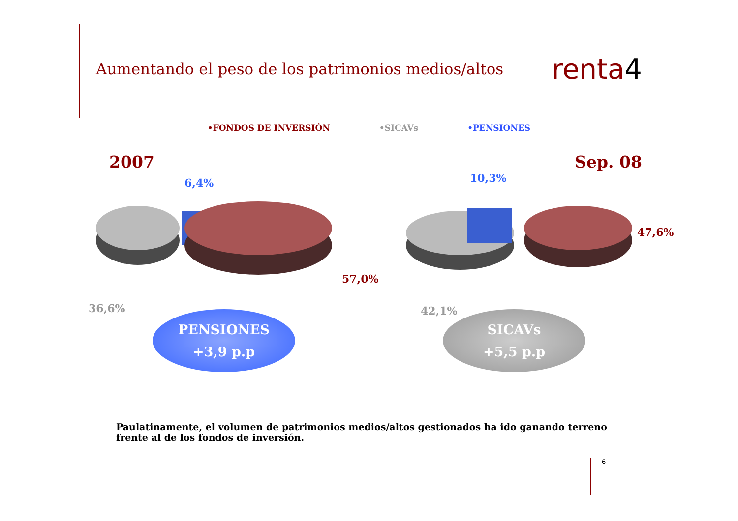Aumentando el peso de los patrimonios medios/altos
renta4
•FONDOS DE INVERSIÓN •SICAVs •PENSIONES
2007 Sep. 08
6,4%
57,0%
36,6%
10,3%
47,6%
42,1%
PENSIONES
+3,9 p.p
SICAVs
+5,5 p.p
Paulatinamente, el volumen de patrimonios medios/altos gestionados ha ido ganando terreno frente al de los fondos de inversión.
6